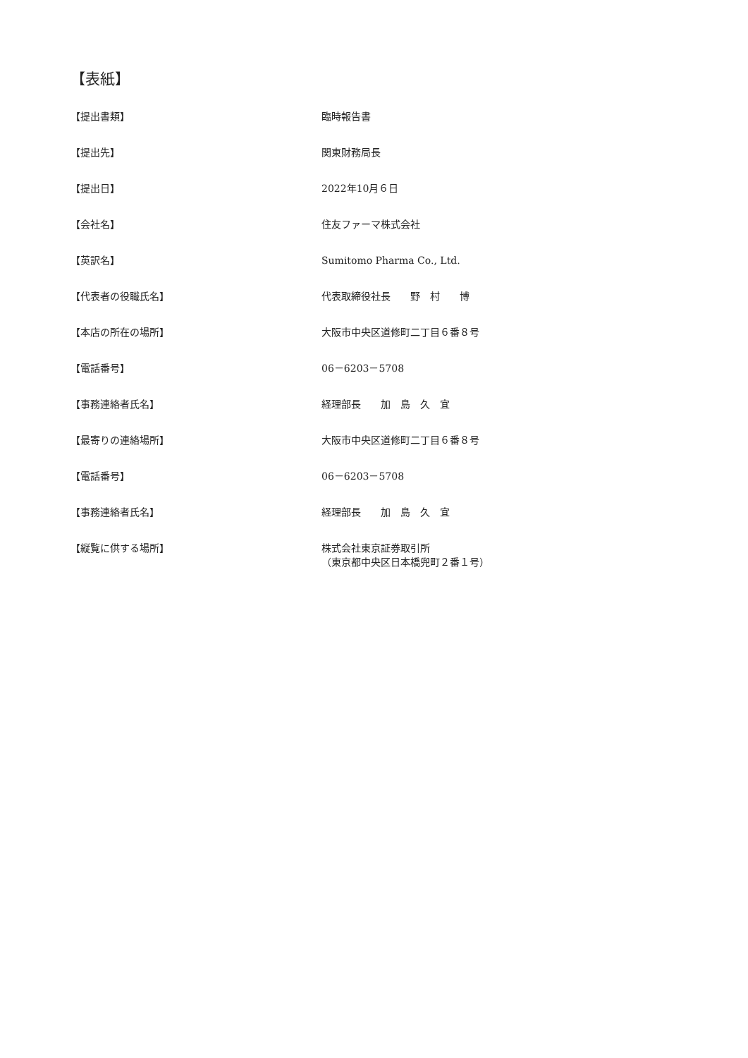【表紙】
【提出書類】 臨時報告書
【提出先】 関東財務局長
【提出日】 2022年10月６日
【会社名】 住友ファーマ株式会社
【英訳名】 Sumitomo Pharma Co., Ltd.
【代表者の役職氏名】 代表取締役社長　　野　村　　博
【本店の所在の場所】 大阪市中央区道修町二丁目６番８号
【電話番号】 06－6203－5708
【事務連絡者氏名】 経理部長　　加　島　久　宜
【最寄りの連絡場所】 大阪市中央区道修町二丁目６番８号
【電話番号】 06－6203－5708
【事務連絡者氏名】 経理部長　　加　島　久　宜
【縦覧に供する場所】 株式会社東京証券取引所
（東京都中央区日本橋兜町２番１号）